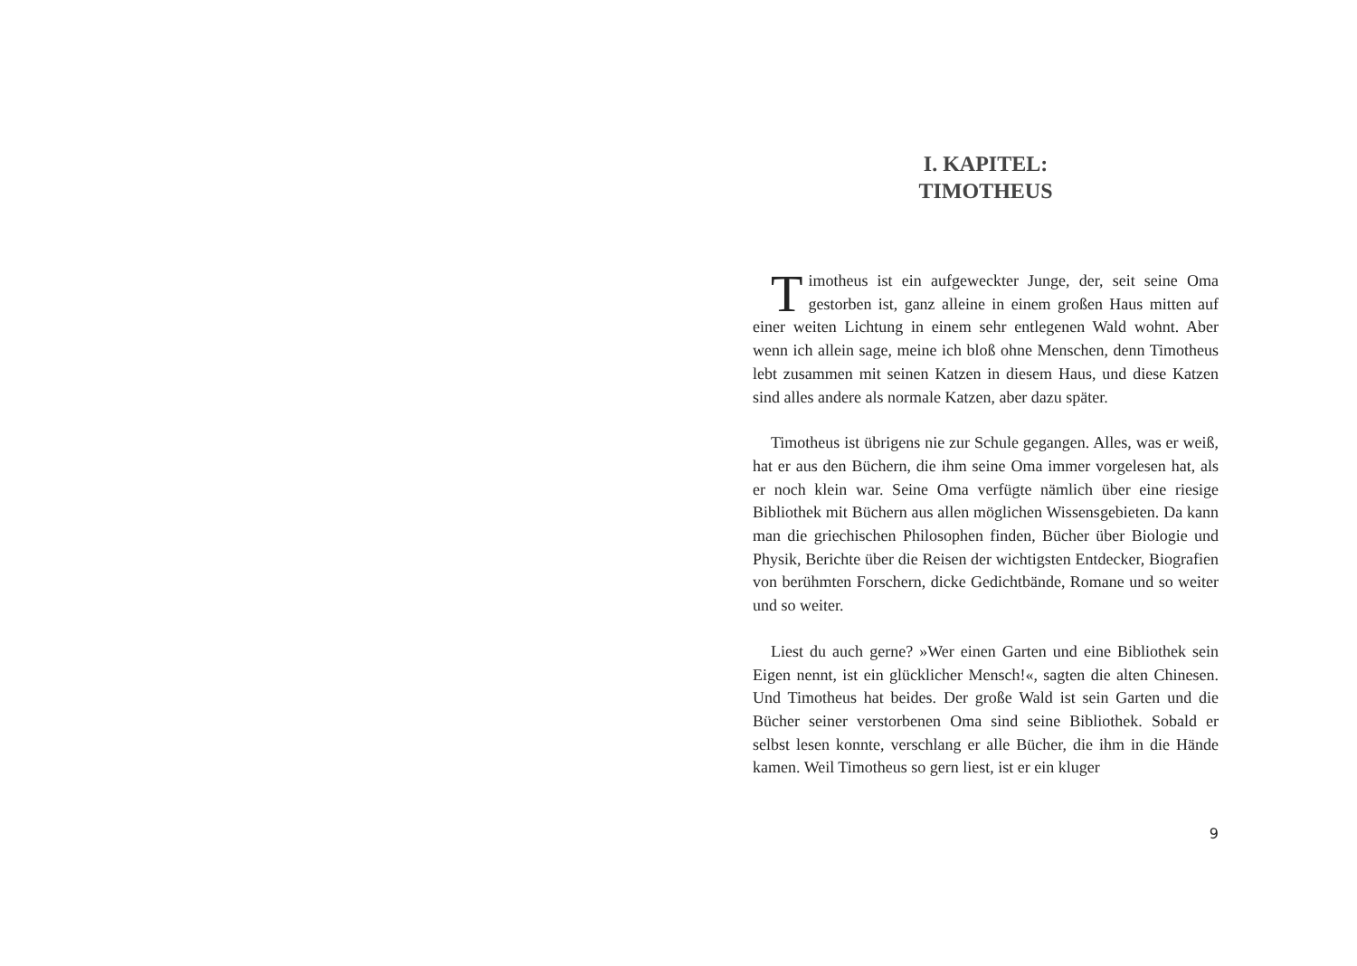I. KAPITEL:
TIMOTHEUS
Timotheus ist ein aufgeweckter Junge, der, seit seine Oma gestorben ist, ganz alleine in einem großen Haus mitten auf einer weiten Lichtung in einem sehr entlegenen Wald wohnt. Aber wenn ich allein sage, meine ich bloß ohne Menschen, denn Timotheus lebt zusammen mit seinen Katzen in diesem Haus, und diese Katzen sind alles andere als normale Katzen, aber dazu später.
Timotheus ist übrigens nie zur Schule gegangen. Alles, was er weiß, hat er aus den Büchern, die ihm seine Oma immer vorgelesen hat, als er noch klein war. Seine Oma verfügte nämlich über eine riesige Bibliothek mit Büchern aus allen möglichen Wissensgebie­ten. Da kann man die griechischen Philosophen finden, Bücher über Biologie und Physik, Berichte über die Reisen der wichtigsten Entdecker, Biografien von berühmten Forschern, dicke Gedicht­bände, Romane und so weiter und so weiter.
Liest du auch gerne? »Wer einen Garten und eine Bibliothek sein Eigen nennt, ist ein glücklicher Mensch!«, sagten die alten Chine­sen. Und Timotheus hat beides. Der große Wald ist sein Garten und die Bücher seiner verstorbenen Oma sind seine Bibliothek. Sobald er selbst lesen konnte, verschlang er alle Bücher, die ihm in die Hände kamen. Weil Timotheus so gern liest, ist er ein kluger
9